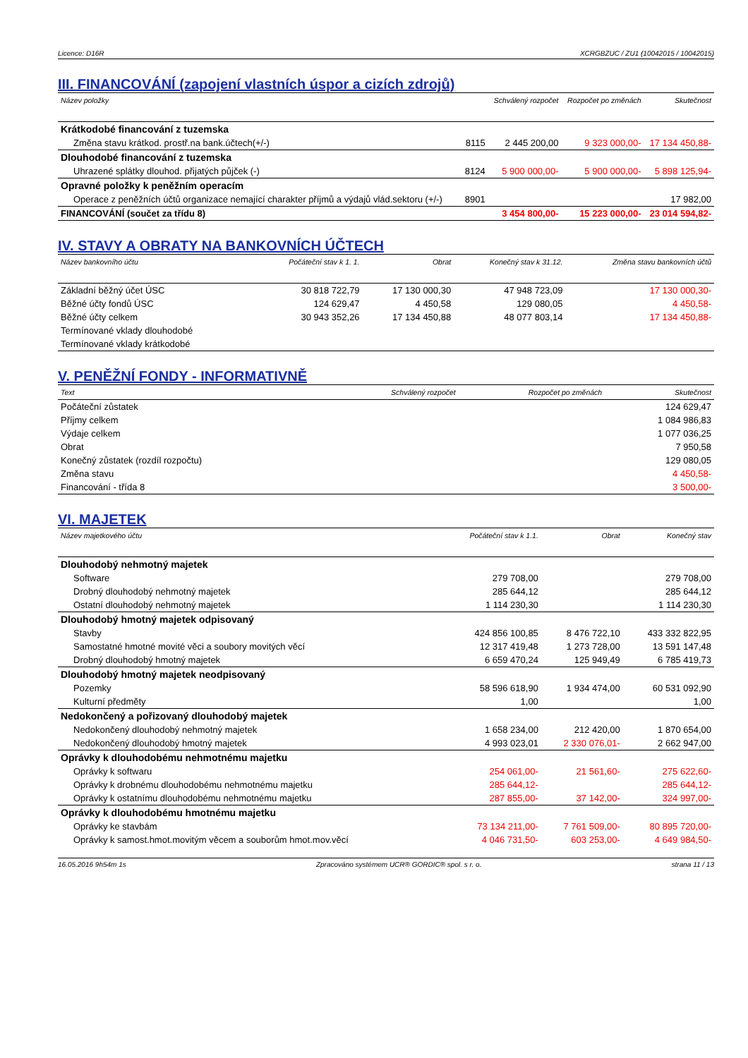Licence: D16R XCRGBZUC / ZU1 (10042015 / 10042015)
III. FINANCOVÁNÍ (zapojení vlastních úspor a cizích zdrojů)
| Název položky | | Schválený rozpočet | Rozpočet po změnách | Skutečnost |
| --- | --- | --- | --- | --- |
| Krátkodobé financování z tuzemska | | | | |
| Změna stavu krátkod. prostř.na bank.účtech(+/-) | 8115 | 2 445 200,00 | 9 323 000,00- | 17 134 450,88- |
| Dlouhodobé financování z tuzemska | | | | |
| Uhrazené splátky dlouhod. přijatých půjček (-) | 8124 | 5 900 000,00- | 5 900 000,00- | 5 898 125,94- |
| Opravné položky k peněžním operacím | | | | |
| Operace z peněžních účtů organizace nemající charakter příjmů a výdajů vlád.sektoru (+/-) | 8901 | | | 17 982,00 |
| FINANCOVÁNÍ (součet za třídu 8) | | 3 454 800,00- | 15 223 000,00- | 23 014 594,82- |
IV. STAVY A OBRATY NA BANKOVNÍCH ÚČTECH
| Název bankovního účtu | Počáteční stav k 1. 1. | Obrat | Konečný stav k 31.12. | Změna stavu bankovních účtů |
| --- | --- | --- | --- | --- |
| Základní běžný účet ÚSC | 30 818 722,79 | 17 130 000,30 | 47 948 723,09 | 17 130 000,30- |
| Běžné účty fondů ÚSC | 124 629,47 | 4 450,58 | 129 080,05 | 4 450,58- |
| Běžné účty celkem | 30 943 352,26 | 17 134 450,88 | 48 077 803,14 | 17 134 450,88- |
| Termínované vklady dlouhodobé | | | | |
| Termínované vklady krátkodobé | | | | |
V. PENĚŽNÍ FONDY - INFORMATIVNĚ
| Text | Schválený rozpočet | Rozpočet po změnách | Skutečnost |
| --- | --- | --- | --- |
| Počáteční zůstatek | | | 124 629,47 |
| Příjmy celkem | | | 1 084 986,83 |
| Výdaje celkem | | | 1 077 036,25 |
| Obrat | | | 7 950,58 |
| Konečný zůstatek (rozdíl rozpočtu) | | | 129 080,05 |
| Změna stavu | | | 4 450,58- |
| Financování - třída 8 | | | 3 500,00- |
VI. MAJETEK
| Název majetkového účtu | Počáteční stav k 1.1. | Obrat | Konečný stav |
| --- | --- | --- | --- |
| Dlouhodobý nehmotný majetek | | | |
| Software | 279 708,00 | | 279 708,00 |
| Drobný dlouhodobý nehmotný majetek | 285 644,12 | | 285 644,12 |
| Ostatní dlouhodobý nehmotný majetek | 1 114 230,30 | | 1 114 230,30 |
| Dlouhodobý hmotný majetek odpisovaný | | | |
| Stavby | 424 856 100,85 | 8 476 722,10 | 433 332 822,95 |
| Samostatné hmotné movité věci a soubory movitých věcí | 12 317 419,48 | 1 273 728,00 | 13 591 147,48 |
| Drobný dlouhodobý hmotný majetek | 6 659 470,24 | 125 949,49 | 6 785 419,73 |
| Dlouhodobý hmotný majetek neodpisovaný | | | |
| Pozemky | 58 596 618,90 | 1 934 474,00 | 60 531 092,90 |
| Kulturní předměty | 1,00 | | 1,00 |
| Nedokončený a pořizovaný dlouhodobý majetek | | | |
| Nedokončený dlouhodobý nehmotný majetek | 1 658 234,00 | 212 420,00 | 1 870 654,00 |
| Nedokončený dlouhodobý hmotný majetek | 4 993 023,01 | 2 330 076,01- | 2 662 947,00 |
| Oprávky k dlouhodobému nehmotnému majetku | | | |
| Oprávky k softwaru | 254 061,00- | 21 561,60- | 275 622,60- |
| Oprávky k drobnému dlouhodobému nehmotnému majetku | 285 644,12- | | 285 644,12- |
| Oprávky k ostatnímu dlouhodobému nehmotnému majetku | 287 855,00- | 37 142,00- | 324 997,00- |
| Oprávky k dlouhodobému hmotnému majetku | | | |
| Oprávky ke stavbám | 73 134 211,00- | 7 761 509,00- | 80 895 720,00- |
| Oprávky k samost.hmot.movitým věcem a souborům hmot.mov.věcí | 4 046 731,50- | 603 253,00- | 4 649 984,50- |
16.05.2016 9h54m 1s Zpracováno systémem UCR® GORDIC® spol. s r. o. strana 11 / 13